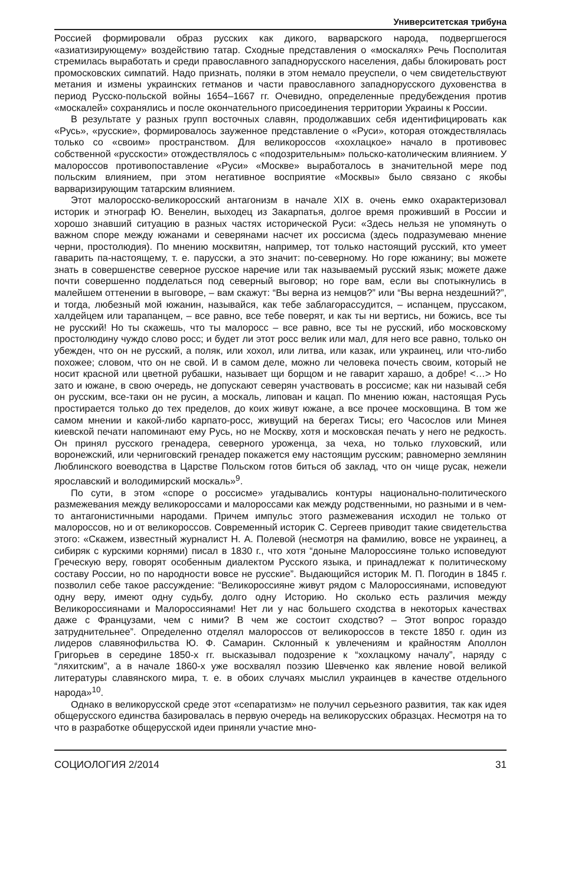Университетская трибуна
Россией формировали образ русских как дикого, варварского народа, подвергшегося «азиатизирующему» воздействию татар. Сходные представления о «москалях» Речь Посполитая стремилась выработать и среди православного западнорусского населения, дабы блокировать рост промосковских симпатий. Надо признать, поляки в этом немало преуспели, о чем свидетельствуют метания и измены украинских гетманов и части православного западнорусского духовенства в период Русско-польской войны 1654–1667 гг. Очевидно, определенные предубеждения против «москалей» сохранялись и после окончательного присоединения территории Украины к России.
В результате у разных групп восточных славян, продолжавших себя идентифицировать как «Русь», «русские», формировалось зауженное представление о «Руси», которая отождествлялась только со «своим» пространством. Для великороссов «хохлацкое» начало в противовес собственной «русскости» отождествлялось с «подозрительным» польско-католическим влиянием. У малороссов противопоставление «Руси» «Москве» выработалось в значительной мере под польским влиянием, при этом негативное восприятие «Москвы» было связано с якобы варваризирующим татарским влиянием.
Этот малоросско-великоросский антагонизм в начале XIX в. очень емко охарактеризовал историк и этнограф Ю. Венелин, выходец из Закарпатья, долгое время проживший в России и хорошо знавший ситуацию в разных частях исторической Руси: «Здесь нельзя не упомянуть о важном споре между южанами и северянами насчет их россисма (здесь подразумеваю мнение черни, простолюдия). По мнению москвитян, например, тот только настоящий русский, кто умеет гаварить па-настоящему, т. е. парусски, а это значит: по-северному. Но горе южанину; вы можете знать в совершенстве северное русское наречие или так называемый русский язык; можете даже почти совершенно подделаться под северный выговор; но горе вам, если вы спотыкнулись в малейшем оттенении в выговоре, – вам скажут: “Вы верна из немцов?” или “Вы верна нездешний?”, и тогда, любезный мой южанин, называйся, как тебе заблагорассудится, – испанцем, пруссаком, халдейцем или тарапанцем, – все равно, все тебе поверят, и как ты ни вертись, ни божись, все ты не русский! Но ты скажешь, что ты малоросс – все равно, все ты не русский, ибо московскому простолюдину чуждо слово росс; и будет ли этот росс велик или мал, для него все равно, только он убежден, что он не русский, а поляк, или хохол, или литва, или казак, или украинец, или что-либо похожее; словом, что он не свой. И в самом деле, можно ли человека почесть своим, который не носит красной или цветной рубашки, называет щи борщом и не гаварит харашо, а добре! <…> Но зато и южане, в свою очередь, не допускают северян участвовать в россисме; как ни называй себя он русским, все-таки он не русин, а москаль, липован и кацап. По мнению южан, настоящая Русь простирается только до тех пределов, до коих живут южане, а все прочее московщина. В том же самом мнении и какой-либо карпато-росс, живущий на берегах Тисы; его Часослов или Минея киевской печати напоминают ему Русь, но не Москву, хотя и московская печать у него не редкость. Он принял русского гренадера, северного уроженца, за чеха, но только глуховский, или воронежский, или черниговский гренадер покажется ему настоящим русским; равномерно землянин Люблинского воеводства в Царстве Польском готов биться об заклад, что он чище русак, нежели ярославский и володимирский москаль»<sup>9</sup>.
По сути, в этом «споре о россисме» угадывались контуры национально-политического размежевания между великороссами и малороссами как между родственными, но разными и в чем-то антагонистичными народами. Причем импульс этого размежевания исходил не только от малороссов, но и от великороссов. Современный историк С. Сергеев приводит такие свидетельства этого: «Скажем, известный журналист Н. А. Полевой (несмотря на фамилию, вовсе не украинец, а сибиряк с курскими корнями) писал в 1830 г., что хотя “доныне Малороссияне только исповедуют Греческую веру, говорят особенным диалектом Русского языка, и принадлежат к политическому составу России, но по народности вовсе не русские”. Выдающийся историк М. П. Погодин в 1845 г. позволил себе такое рассуждение: “Великороссияне живут рядом с Малороссиянами, исповедуют одну веру, имеют одну судьбу, долго одну Историю. Но сколько есть различия между Великороссиянами и Малороссиянами! Нет ли у нас большего сходства в некоторых качествах даже с Французами, чем с ними? В чем же состоит сходство? – Этот вопрос гораздо затруднительнее”. Определенно отделял малороссов от великороссов в тексте 1850 г. один из лидеров славянофильства Ю. Ф. Самарин. Склонный к увлечениям и крайностям Аполлон Григорьев в середине 1850-х гг. высказывал подозрение к “хохлацкому началу”, наряду с “ляхитским”, а в начале 1860-х уже восхвалял поэзию Шевченко как явление новой великой литературы славянского мира, т. е. в обоих случаях мыслил украинцев в качестве отдельного народа»<sup>10</sup>.
Однако в великорусской среде этот «сепаратизм» не получил серьезного развития, так как идея общерусского единства базировалась в первую очередь на великорусских образцах. Несмотря на то что в разработке общерусской идеи приняли участие мно-
СОЦИОЛОГИЯ 2/2014 31